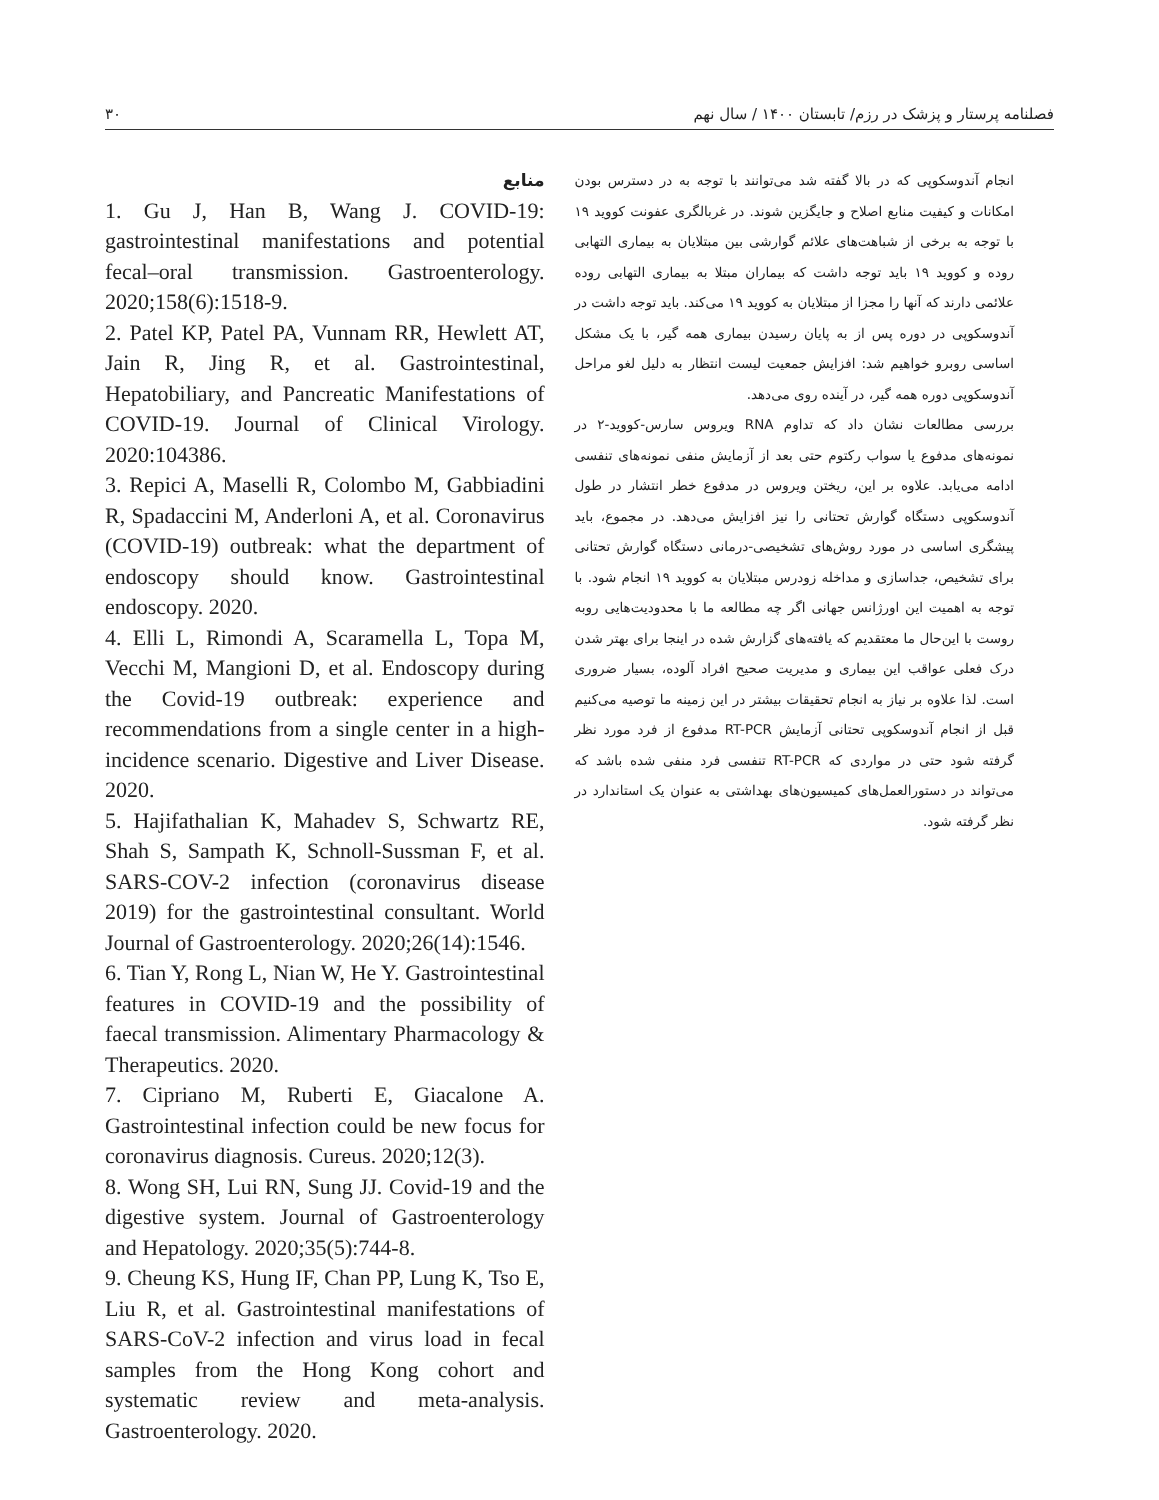فصلنامه پرستار و پزشک در رزم/ تابستان ۱۴۰۰ / سال نهم ۳۰
انجام آندوسکوپی که در بالا گفته شد می‌توانند با توجه به در دسترس بودن امکانات و کیفیت منابع اصلاح و جایگزین شوند. در غربالگری عفونت کووید ۱۹ با توجه به برخی از شباهت‌های علائم گوارشی بین مبتلایان به بیماری التهابی روده و کووید ۱۹ باید توجه داشت که بیماران مبتلا به بیماری التهابی روده علائمی دارند که آنها را مجزا از مبتلایان به کووید ۱۹ می‌کند. باید توجه داشت در آندوسکوپی در دوره پس از به پایان رسیدن بیماری همه گیر، با یک مشکل اساسی روبرو خواهیم شد: افزایش جمعیت لیست انتظار به دلیل لغو مراحل آندوسکوپی دوره همه گیر، در آینده روی می‌دهد.
بررسی مطالعات نشان داد که تداوم RNA ویروس سارس-کووید-۲ در نمونه‌های مدفوع یا سواب رکتوم حتی بعد از آزمایش منفی نمونه‌های تنفسی ادامه می‌یابد. علاوه بر این، ریختن ویروس در مدفوع خطر انتشار در طول آندوسکوپی دستگاه گوارش تحتانی را نیز افزایش می‌دهد. در مجموع، باید پیشگری اساسی در مورد روش‌های تشخیصی-درمانی دستگاه گوارش تحتانی برای تشخیص، جداسازی و مداخله زودرس مبتلایان به کووید ۱۹ انجام شود. با توجه به اهمیت این اورژانس جهانی اگر چه مطالعه ما با محدودیت‌هایی روبه روست با این‌حال ما معتقدیم که یافته‌های گزارش شده در اینجا برای بهتر شدن درک فعلی عواقب این بیماری و مدیریت صحیح افراد آلوده، بسیار ضروری است. لذا علاوه بر نیاز به انجام تحقیقات بیشتر در این زمینه ما توصیه می‌کنیم قبل از انجام آندوسکوپی تحتانی آزمایش RT-PCR مدفوع از فرد مورد نظر گرفته شود حتی در مواردی که RT-PCR تنفسی فرد منفی شده باشد که می‌تواند در دستورالعمل‌های کمیسیون‌های بهداشتی به عنوان یک استاندارد در نظر گرفته شود.
منابع
1. Gu J, Han B, Wang J. COVID-19: gastrointestinal manifestations and potential fecal–oral transmission. Gastroenterology. 2020;158(6):1518-9.
2. Patel KP, Patel PA, Vunnam RR, Hewlett AT, Jain R, Jing R, et al. Gastrointestinal, Hepatobiliary, and Pancreatic Manifestations of COVID-19. Journal of Clinical Virology. 2020:104386.
3. Repici A, Maselli R, Colombo M, Gabbiadini R, Spadaccini M, Anderloni A, et al. Coronavirus (COVID-19) outbreak: what the department of endoscopy should know. Gastrointestinal endoscopy. 2020.
4. Elli L, Rimondi A, Scaramella L, Topa M, Vecchi M, Mangioni D, et al. Endoscopy during the Covid-19 outbreak: experience and recommendations from a single center in a high-incidence scenario. Digestive and Liver Disease. 2020.
5. Hajifathalian K, Mahadev S, Schwartz RE, Shah S, Sampath K, Schnoll-Sussman F, et al. SARS-COV-2 infection (coronavirus disease 2019) for the gastrointestinal consultant. World Journal of Gastroenterology. 2020;26(14):1546.
6. Tian Y, Rong L, Nian W, He Y. Gastrointestinal features in COVID-19 and the possibility of faecal transmission. Alimentary Pharmacology & Therapeutics. 2020.
7. Cipriano M, Ruberti E, Giacalone A. Gastrointestinal infection could be new focus for coronavirus diagnosis. Cureus. 2020;12(3).
8. Wong SH, Lui RN, Sung JJ. Covid-19 and the digestive system. Journal of Gastroenterology and Hepatology. 2020;35(5):744-8.
9. Cheung KS, Hung IF, Chan PP, Lung K, Tso E, Liu R, et al. Gastrointestinal manifestations of SARS-CoV-2 infection and virus load in fecal samples from the Hong Kong cohort and systematic review and meta-analysis. Gastroenterology. 2020.